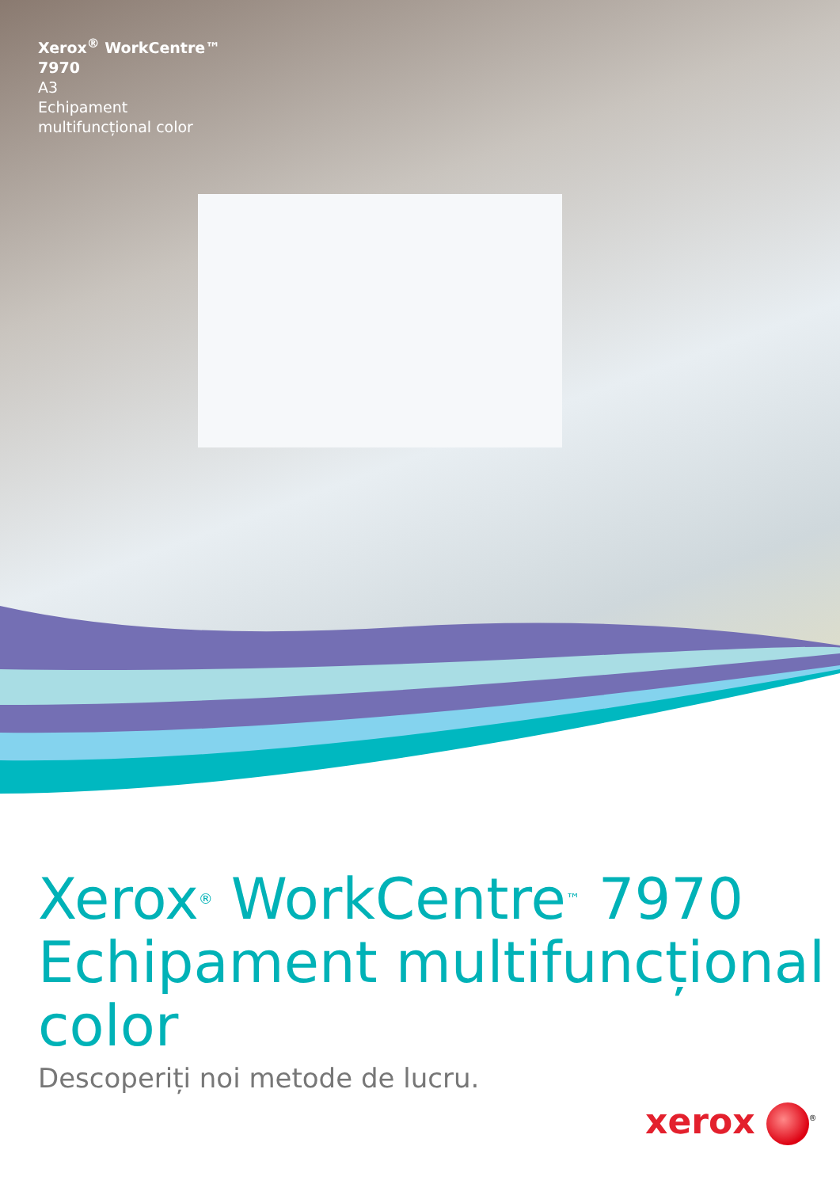Xerox<sup>®</sup> WorkCentre™
7970
A3
Echipament
multifuncțional color
Xerox<sup>®</sup> WorkCentre<sup>™</sup> 7970
Echipament multifuncțional color
Descoperiți noi metode de lucru.
xerox<sup>®</sup>